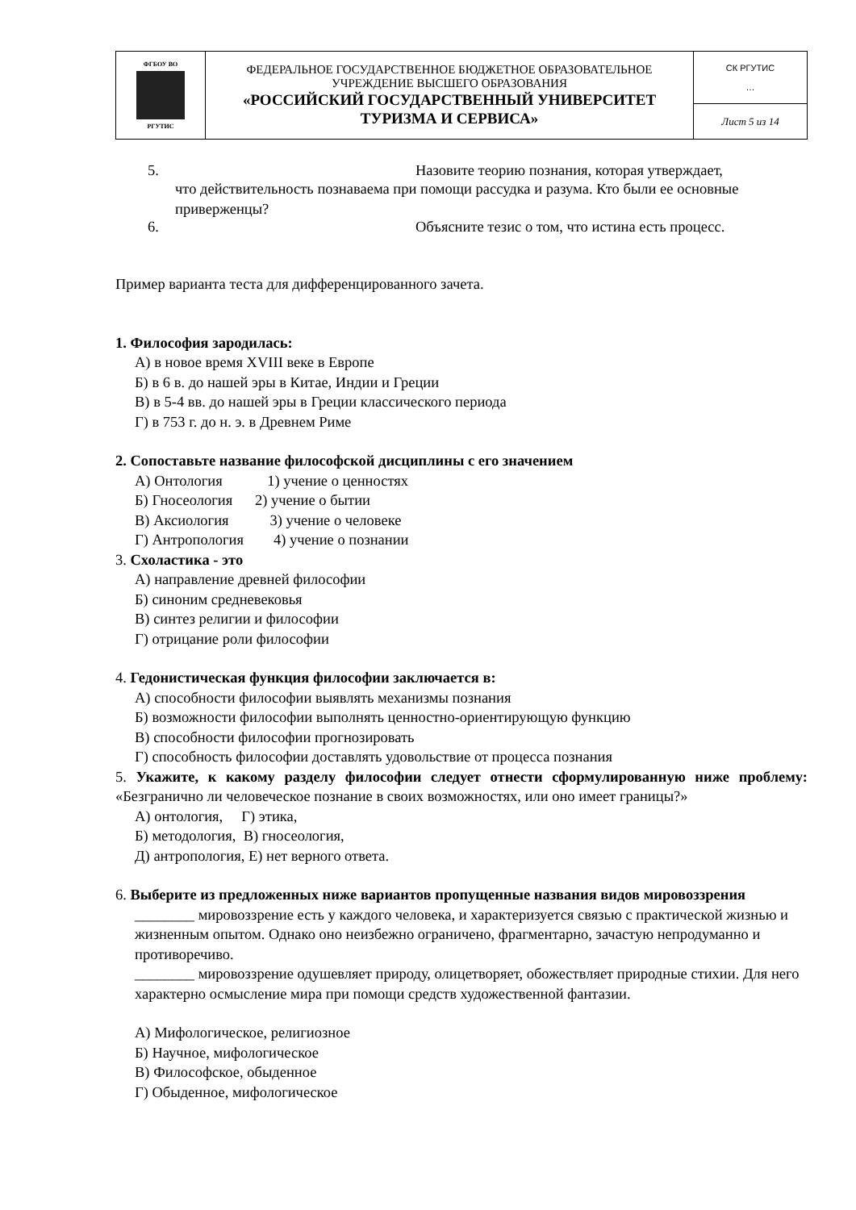| ФГБОУ ВО РГУТИС | ФЕДЕРАЛЬНОЕ ГОСУДАРСТВЕННОЕ БЮДЖЕТНОЕ ОБРАЗОВАТЕЛЬНОЕ УЧРЕЖДЕНИЕ ВЫСШЕГО ОБРАЗОВАНИЯ «РОССИЙСКИЙ ГОСУДАРСТВЕННЫЙ УНИВЕРСИТЕТ ТУРИЗМА И СЕРВИСА» | СК РГУТИС … |
| | | Лист 5 из 14 |
5. Назовите теорию познания, которая утверждает,
что действительность познаваема при помощи рассудка и разума. Кто были ее основные приверженцы?
6. Объясните тезис о том, что истина есть процесс.
Пример варианта теста для дифференцированного зачета.
1. Философия зародилась:
А) в новое время XVIII веке в Европе
Б) в 6 в. до нашей эры в Китае, Индии и Греции
В) в 5-4 вв. до нашей эры в Греции классического периода
Г) в 753 г. до н. э. в Древнем Риме
2. Сопоставьте название философской дисциплины с его значением
А) Онтология 1) учение о ценностях
Б) Гносеология 2) учение о бытии
В) Аксиология 3) учение о человеке
Г) Антропология 4) учение о познании
3. Схоластика - это
А) направление древней философии
Б) синоним средневековья
В) синтез религии и философии
Г) отрицание роли философии
4. Гедонистическая функция философии заключается в:
А) способности философии выявлять механизмы познания
Б) возможности философии выполнять ценностно-ориентирующую функцию
В) способности философии прогнозировать
Г) способность философии доставлять удовольствие от процесса познания
5. Укажите, к какому разделу философии следует отнести сформулированную ниже проблему: «Безгранично ли человеческое познание в своих возможностях, или оно имеет границы?»
А) онтология, Г) этика,
Б) методология, В) гносеология,
Д) антропология, Е) нет верного ответа.
6. Выберите из предложенных ниже вариантов пропущенные названия видов мировоззрения
________ мировоззрение есть у каждого человека, и характеризуется связью с практической жизнью и жизненным опытом. Однако оно неизбежно ограничено, фрагментарно, зачастую непродуманно и противоречиво.
________ мировоззрение одушевляет природу, олицетворяет, обожествляет природные стихии. Для него характерно осмысление мира при помощи средств художественной фантазии.
А) Мифологическое, религиозное
Б) Научное, мифологическое
В) Философское, обыденное
Г) Обыденное, мифологическое